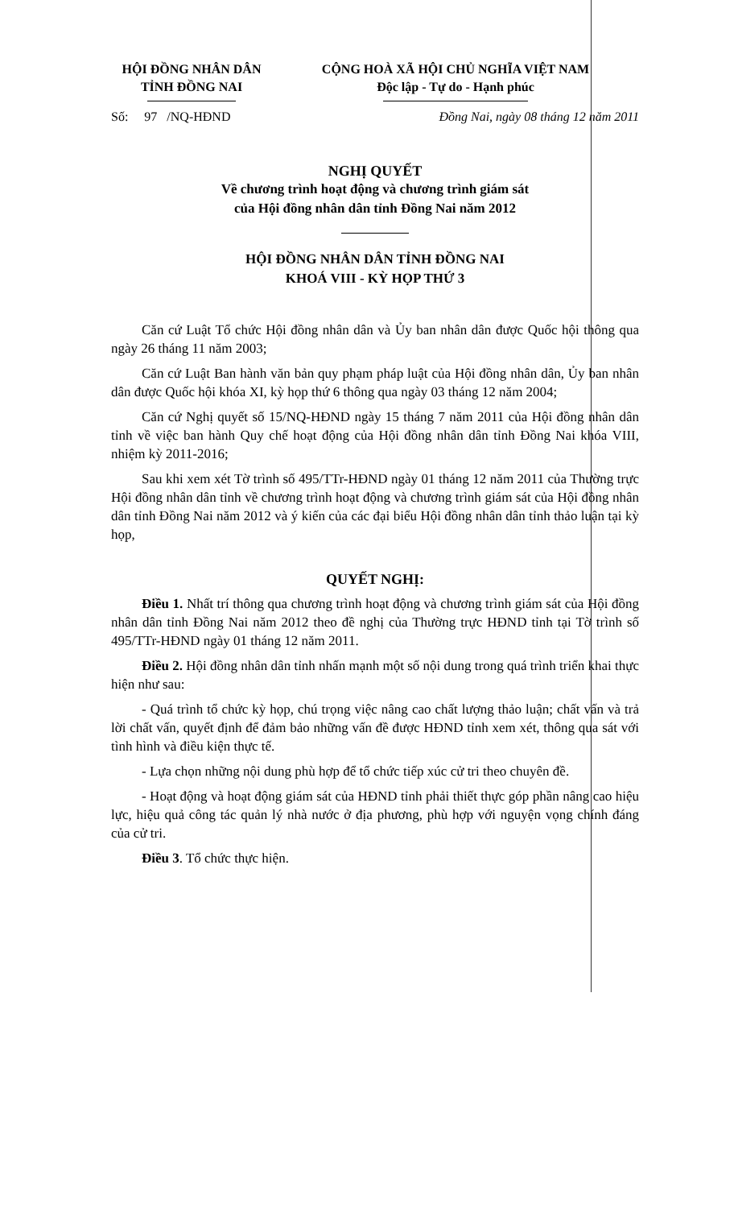HỘI ĐỒNG NHÂN DÂN
TỈNH ĐỒNG NAI
CỘNG HOÀ XÃ HỘI CHỦ NGHĨA VIỆT NAM
Độc lập - Tự do - Hạnh phúc
Số: 97 /NQ-HĐND Đồng Nai, ngày 08 tháng 12 năm 2011
NGHỊ QUYẾT
Về chương trình hoạt động và chương trình giám sát
của Hội đồng nhân dân tỉnh Đồng Nai năm 2012
HỘI ĐỒNG NHÂN DÂN TỈNH ĐỒNG NAI
KHOÁ VIII - KỲ HỌP THỨ 3
Căn cứ Luật Tổ chức Hội đồng nhân dân và Ủy ban nhân dân được Quốc hội thông qua ngày 26 tháng 11 năm 2003;
Căn cứ Luật Ban hành văn bản quy phạm pháp luật của Hội đồng nhân dân, Ủy ban nhân dân được Quốc hội khóa XI, kỳ họp thứ 6 thông qua ngày 03 tháng 12 năm 2004;
Căn cứ Nghị quyết số 15/NQ-HĐND ngày 15 tháng 7 năm 2011 của Hội đồng nhân dân tỉnh về việc ban hành Quy chế hoạt động của Hội đồng nhân dân tỉnh Đồng Nai khóa VIII, nhiệm kỳ 2011-2016;
Sau khi xem xét Tờ trình số 495/TTr-HĐND ngày 01 tháng 12 năm 2011 của Thường trực Hội đồng nhân dân tỉnh về chương trình hoạt động và chương trình giám sát của Hội đồng nhân dân tỉnh Đồng Nai năm 2012 và ý kiến của các đại biểu Hội đồng nhân dân tỉnh thảo luận tại kỳ họp,
QUYẾT NGHỊ:
Điều 1. Nhất trí thông qua chương trình hoạt động và chương trình giám sát của Hội đồng nhân dân tỉnh Đồng Nai năm 2012 theo đề nghị của Thường trực HĐND tỉnh tại Tờ trình số 495/TTr-HĐND ngày 01 tháng 12 năm 2011.
Điều 2. Hội đồng nhân dân tỉnh nhấn mạnh một số nội dung trong quá trình triển khai thực hiện như sau:
- Quá trình tổ chức kỳ họp, chú trọng việc nâng cao chất lượng thảo luận; chất vấn và trả lời chất vấn, quyết định để đảm bảo những vấn đề được HĐND tỉnh xem xét, thông qua sát với tình hình và điều kiện thực tế.
- Lựa chọn những nội dung phù hợp để tổ chức tiếp xúc cử tri theo chuyên đề.
- Hoạt động và hoạt động giám sát của HĐND tỉnh phải thiết thực góp phần nâng cao hiệu lực, hiệu quả công tác quản lý nhà nước ở địa phương, phù hợp với nguyện vọng chính đáng của cử tri.
Điều 3. Tổ chức thực hiện.